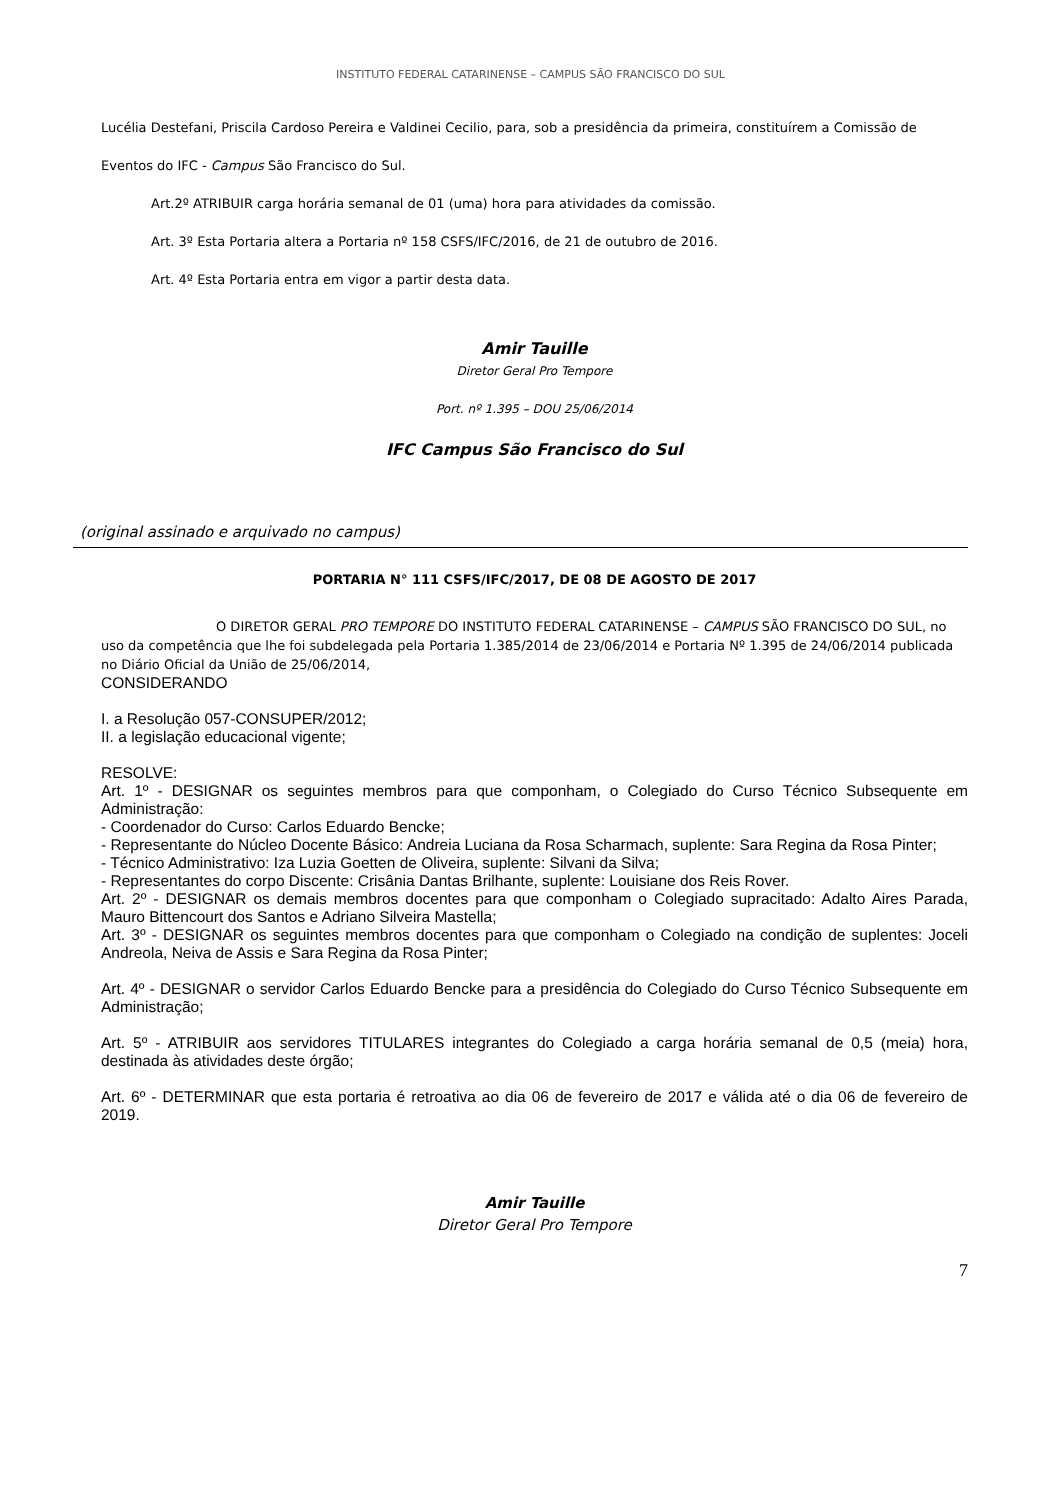INSTITUTO FEDERAL CATARINENSE – CAMPUS SÃO FRANCISCO DO SUL
Lucélia Destefani, Priscila Cardoso Pereira e Valdinei Cecilio, para, sob a presidência da primeira, constituírem a Comissão de Eventos do IFC - Campus São Francisco do Sul.
Art.2º ATRIBUIR carga horária semanal de 01 (uma) hora para atividades da comissão.
Art. 3º Esta Portaria altera a Portaria nº 158 CSFS/IFC/2016, de 21 de outubro de 2016.
Art. 4º Esta Portaria entra em vigor a partir desta data.
Amir Tauille
Diretor Geral Pro Tempore
Port. nº 1.395 – DOU 25/06/2014
IFC Campus São Francisco do Sul
(original assinado e arquivado no campus)
PORTARIA N° 111 CSFS/IFC/2017, DE 08 DE AGOSTO DE 2017
O DIRETOR GERAL PRO TEMPORE DO INSTITUTO FEDERAL CATARINENSE – CAMPUS SÃO FRANCISCO DO SUL, no uso da competência que lhe foi subdelegada pela Portaria 1.385/2014 de 23/06/2014 e Portaria Nº 1.395 de 24/06/2014 publicada no Diário Oficial da União de 25/06/2014,
CONSIDERANDO
I. a Resolução 057-CONSUPER/2012;
II. a legislação educacional vigente;
RESOLVE:
Art. 1º - DESIGNAR os seguintes membros para que componham, o Colegiado do Curso Técnico Subsequente em Administração:
- Coordenador do Curso: Carlos Eduardo Bencke;
- Representante do Núcleo Docente Básico: Andreia Luciana da Rosa Scharmach, suplente: Sara Regina da Rosa Pinter;
- Técnico Administrativo: Iza Luzia Goetten de Oliveira, suplente: Silvani da Silva;
- Representantes do corpo Discente: Crisânia Dantas Brilhante, suplente: Louisiane dos Reis Rover.
Art. 2º - DESIGNAR os demais membros docentes para que componham o Colegiado supracitado: Adalto Aires Parada, Mauro Bittencourt dos Santos e Adriano Silveira Mastella;
Art. 3º - DESIGNAR os seguintes membros docentes para que componham o Colegiado na condição de suplentes: Joceli Andreola, Neiva de Assis e Sara Regina da Rosa Pinter;
Art. 4º - DESIGNAR o servidor Carlos Eduardo Bencke para a presidência do Colegiado do Curso Técnico Subsequente em Administração;
Art. 5º - ATRIBUIR aos servidores TITULARES integrantes do Colegiado a carga horária semanal de 0,5 (meia) hora, destinada às atividades deste órgão;
Art. 6º - DETERMINAR que esta portaria é retroativa ao dia 06 de fevereiro de 2017 e válida até o dia 06 de fevereiro de 2019.
Amir Tauille
Diretor Geral Pro Tempore
7